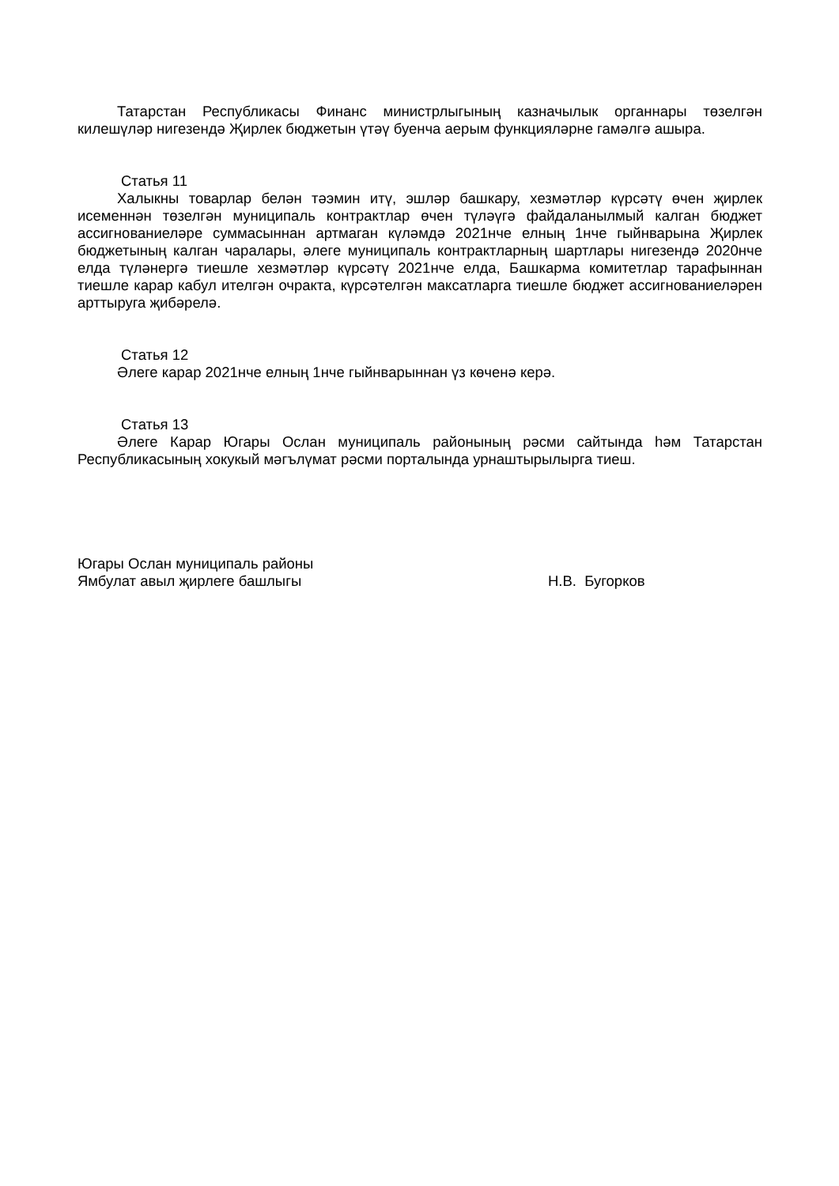Татарстан Республикасы Финанс министрлыгының казначылык органнары төзелгән килешүләр нигезендә Җирлек бюджетын үтәү буенча аерым функцияләрне гамәлгә ашыра.
Статья 11
Халыкны товарлар белән тәэмин итү, эшләр башкару, хезмәтләр күрсәтү өчен җирлек исеменнән төзелгән муниципаль контрактлар өчен түләүгә файдаланылмый калган бюджет ассигнованиеләре суммасыннан артмаган күләмдә 2021нче елның 1нче гыйнварына Җирлек бюджетының калган чаралары, әлеге муниципаль контрактларның шартлары нигезендә 2020нче елда түләнергә тиешле хезмәтләр күрсәтү 2021нче елда, Башкарма комитетлар тарафыннан тиешле карар кабул ителгән очракта, күрсәтелгән максатларга тиешле бюджет ассигнованиеләрен арттыруга җибәрелә.
Статья 12
Әлеге карар 2021нче елның 1нче гыйнварыннан үз көченә керә.
Статья 13
Әлеге Карар Югары Ослан муниципаль районының рәсми сайтында һәм Татарстан Республикасының хокукый мәгълүмат рәсми порталында урнаштырылырга тиеш.
Югары Ослан муниципаль районы
Ямбулат авыл җирлеге башлыгы Н.В. Бугорков